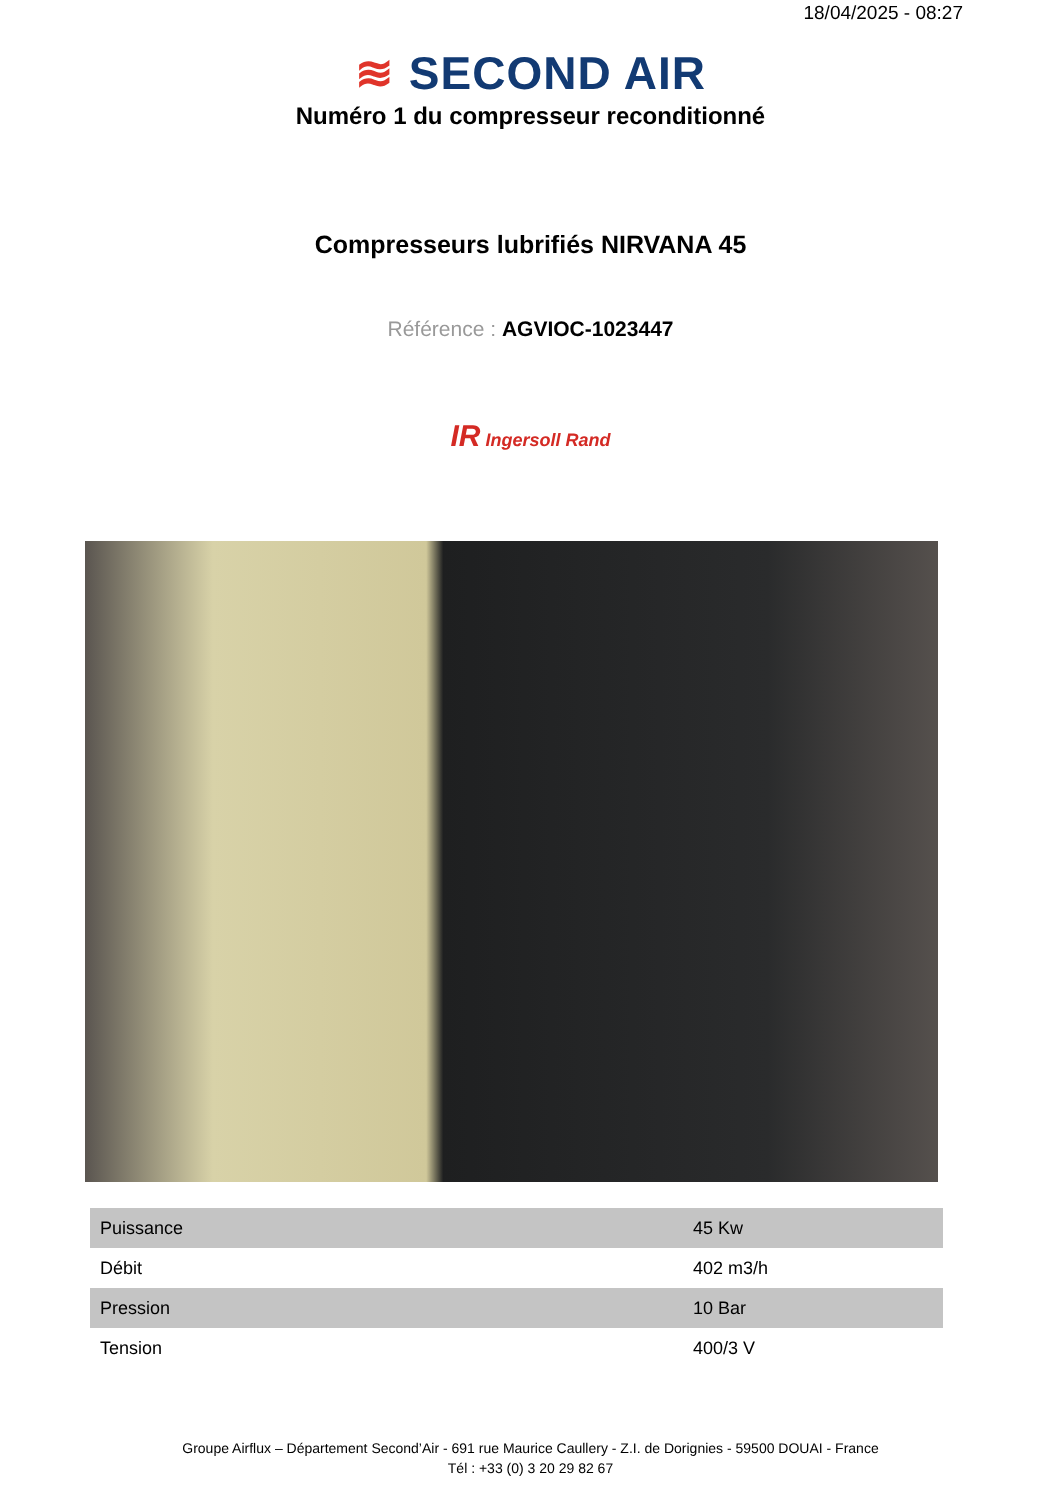18/04/2025 - 08:27
≋ SECOND AIR
Numéro 1 du compresseur reconditionné
Compresseurs lubrifiés NIRVANA 45
Référence : AGVIOC-1023447
IR Ingersoll Rand
| Puissance | 45 Kw |
| Débit | 402 m3/h |
| Pression | 10 Bar |
| Tension | 400/3 V |
Groupe Airflux – Département Second’Air - 691 rue Maurice Caullery - Z.I. de Dorignies - 59500 DOUAI - France
Tél : +33 (0) 3 20 29 82 67